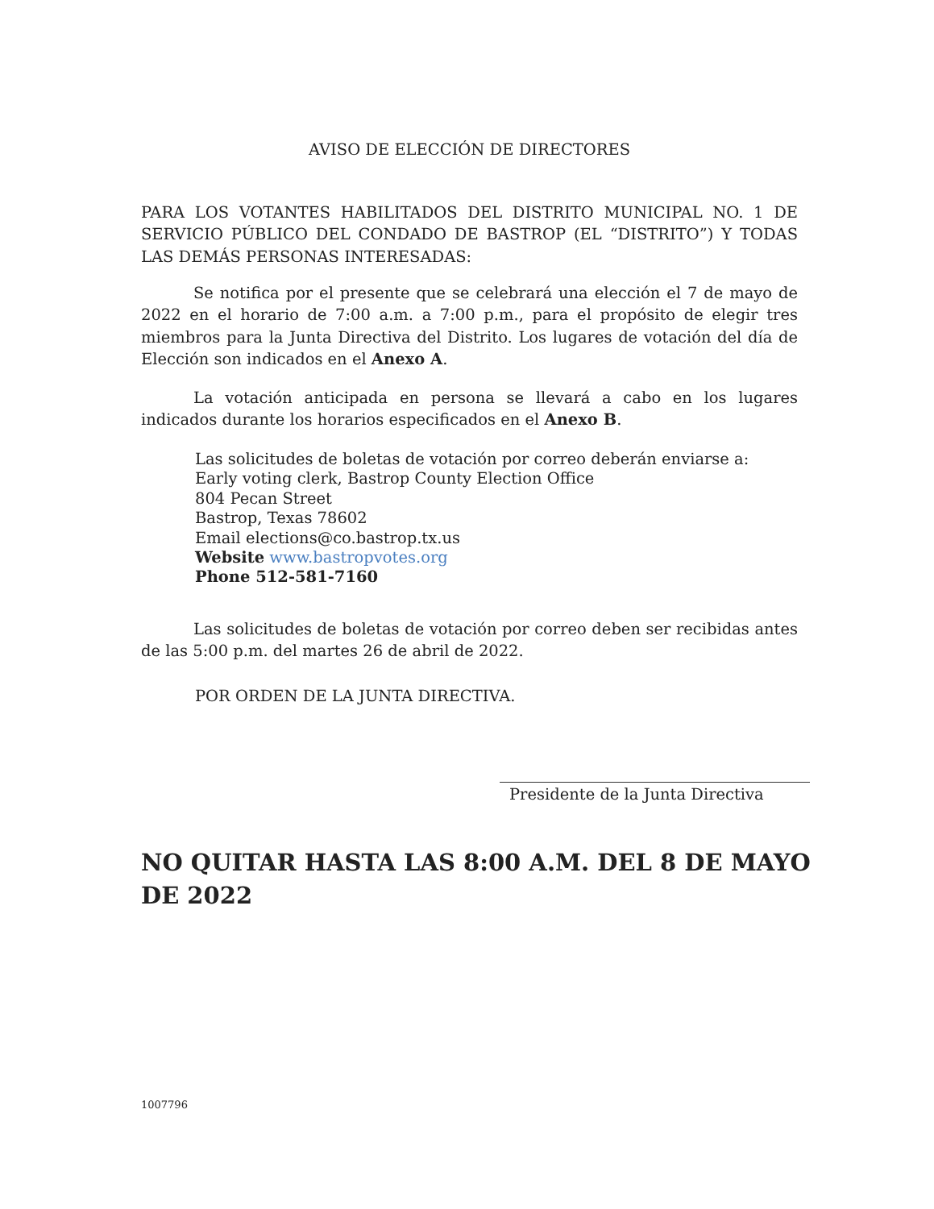AVISO DE ELECCIÓN DE DIRECTORES
PARA LOS VOTANTES HABILITADOS DEL DISTRITO MUNICIPAL NO. 1 DE SERVICIO PÚBLICO DEL CONDADO DE BASTROP (EL “DISTRITO”) Y TODAS LAS DEMÁS PERSONAS INTERESADAS:
Se notifica por el presente que se celebrará una elección el 7 de mayo de 2022 en el horario de 7:00 a.m. a 7:00 p.m., para el propósito de elegir tres miembros para la Junta Directiva del Distrito. Los lugares de votación del día de Elección son indicados en el Anexo A.
La votación anticipada en persona se llevará a cabo en los lugares indicados durante los horarios especificados en el Anexo B.
Las solicitudes de boletas de votación por correo deberán enviarse a:
Early voting clerk, Bastrop County Election Office
804 Pecan Street
Bastrop, Texas 78602
Email elections@co.bastrop.tx.us
Website www.bastropvotes.org
Phone 512-581-7160
Las solicitudes de boletas de votación por correo deben ser recibidas antes de las 5:00 p.m. del martes 26 de abril de 2022.
POR ORDEN DE LA JUNTA DIRECTIVA.
Presidente de la Junta Directiva
NO QUITAR HASTA LAS 8:00 A.M. DEL 8 DE MAYO DE 2022
1007796